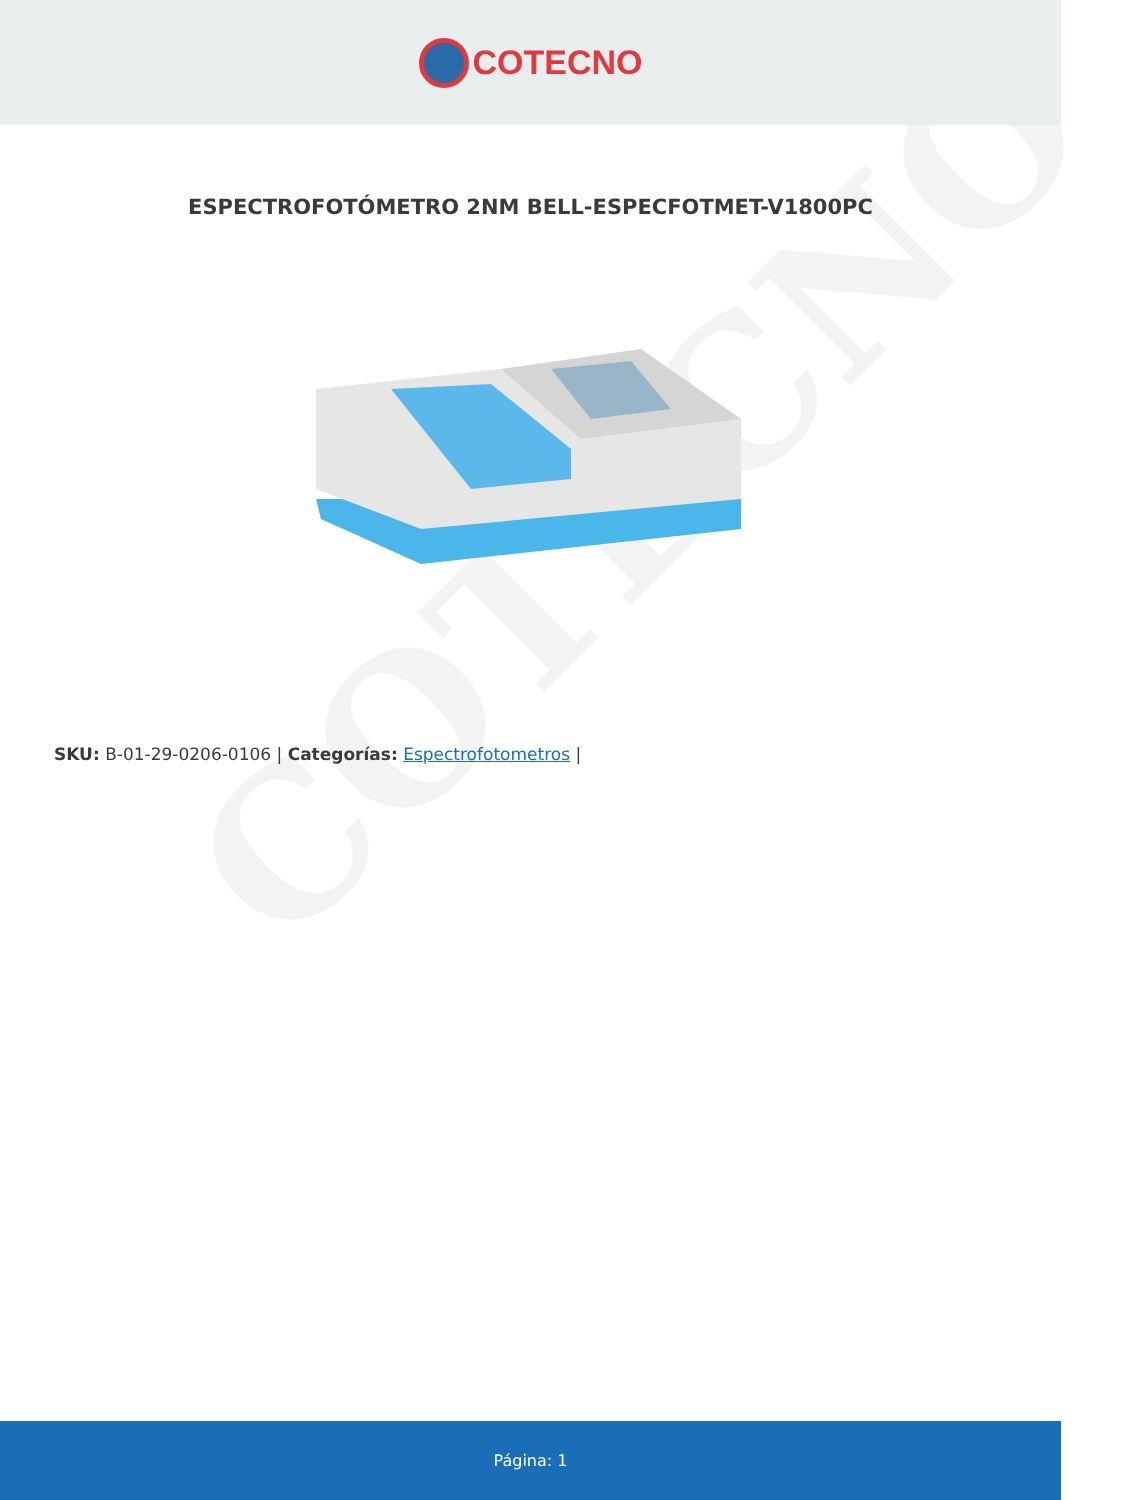COTECNO
COTECNO
ESPECTROFOTÓMETRO 2NM BELL-ESPECFOTMET-V1800PC
SKU: B-01-29-0206-0106 | Categorías: Espectrofotometros |
Página: 1